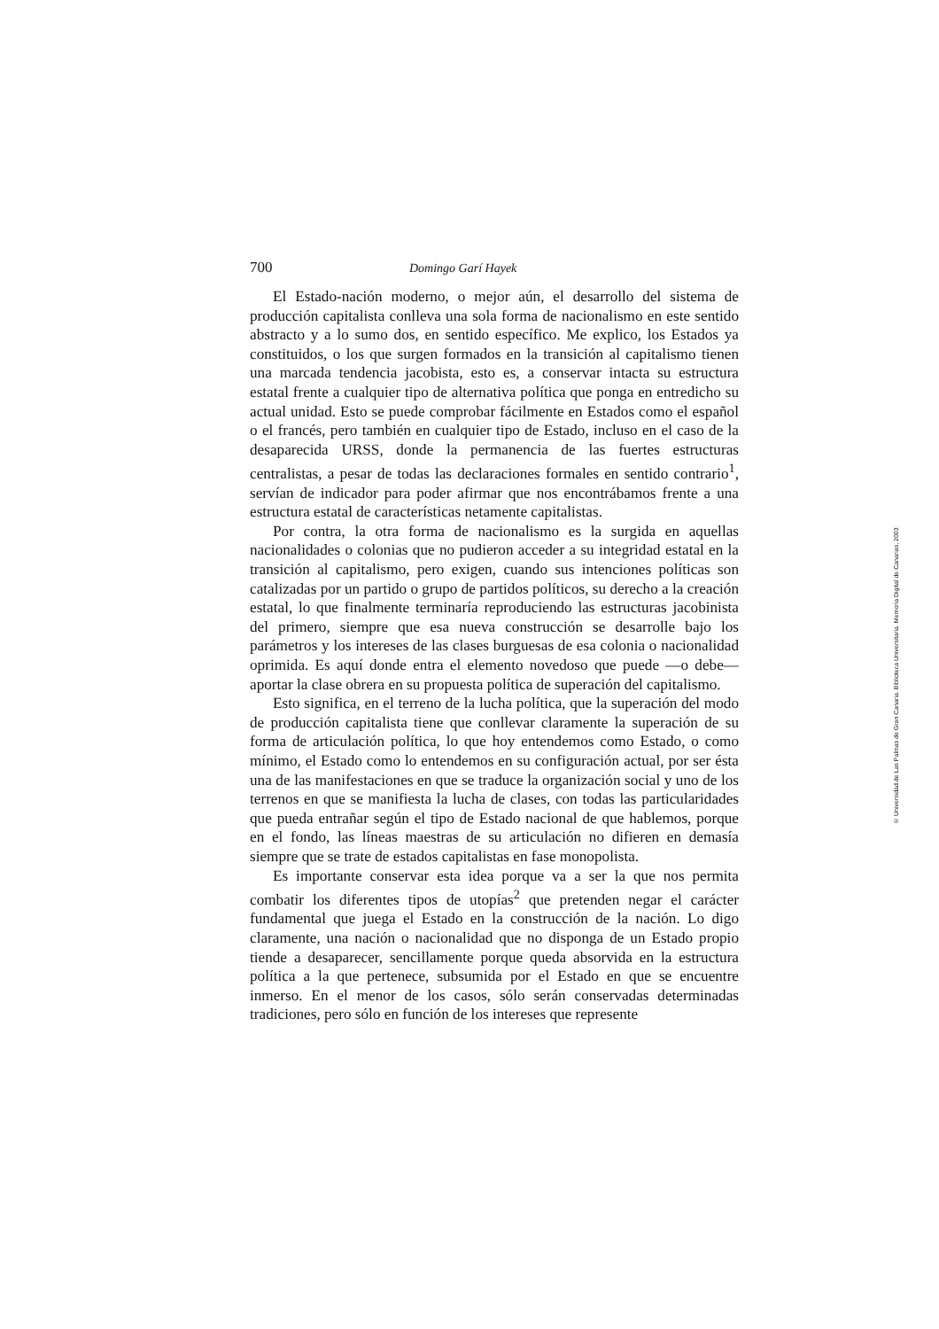700 Domingo Garí Hayek
El Estado-nación moderno, o mejor aún, el desarrollo del sistema de producción capitalista conlleva una sola forma de nacionalismo en este sentido abstracto y a lo sumo dos, en sentido específico. Me explico, los Estados ya constituidos, o los que surgen formados en la transición al capitalismo tienen una marcada tendencia jacobista, esto es, a conservar intacta su estructura estatal frente a cualquier tipo de alternativa política que ponga en entredicho su actual unidad. Esto se puede comprobar fácilmente en Estados como el español o el francés, pero también en cualquier tipo de Estado, incluso en el caso de la desaparecida URSS, donde la permanencia de las fuertes estructuras centralistas, a pesar de todas las declaraciones formales en sentido contrario<sup>1</sup>, servían de indicador para poder afirmar que nos encontrábamos frente a una estructura estatal de características netamente capitalistas.
Por contra, la otra forma de nacionalismo es la surgida en aquellas nacionalidades o colonias que no pudieron acceder a su integridad estatal en la transición al capitalismo, pero exigen, cuando sus intenciones políticas son catalizadas por un partido o grupo de partidos políticos, su derecho a la creación estatal, lo que finalmente terminaría reproduciendo las estructuras jacobinista del primero, siempre que esa nueva construcción se desarrolle bajo los parámetros y los intereses de las clases burguesas de esa colonia o nacionalidad oprimida. Es aquí donde entra el elemento novedoso que puede —o debe— aportar la clase obrera en su propuesta política de superación del capitalismo.
Esto significa, en el terreno de la lucha política, que la superación del modo de producción capitalista tiene que conllevar claramente la superación de su forma de articulación política, lo que hoy entendemos como Estado, o como mínimo, el Estado como lo entendemos en su configuración actual, por ser ésta una de las manifestaciones en que se traduce la organización social y uno de los terrenos en que se manifiesta la lucha de clases, con todas las particularidades que pueda entrañar según el tipo de Estado nacional de que hablemos, porque en el fondo, las líneas maestras de su articulación no difieren en demasía siempre que se trate de estados capitalistas en fase monopolista.
Es importante conservar esta idea porque va a ser la que nos permita combatir los diferentes tipos de utopías<sup>2</sup> que pretenden negar el carácter fundamental que juega el Estado en la construcción de la nación. Lo digo claramente, una nación o nacionalidad que no disponga de un Estado propio tiende a desaparecer, sencillamente porque queda absorvida en la estructura política a la que pertenece, subsumida por el Estado en que se encuentre inmerso. En el menor de los casos, sólo serán conservadas determinadas tradiciones, pero sólo en función de los intereses que represente
© Universidad de Las Palmas de Gran Canaria. Biblioteca Universitaria. Memoria Digital de Canarias, 2003